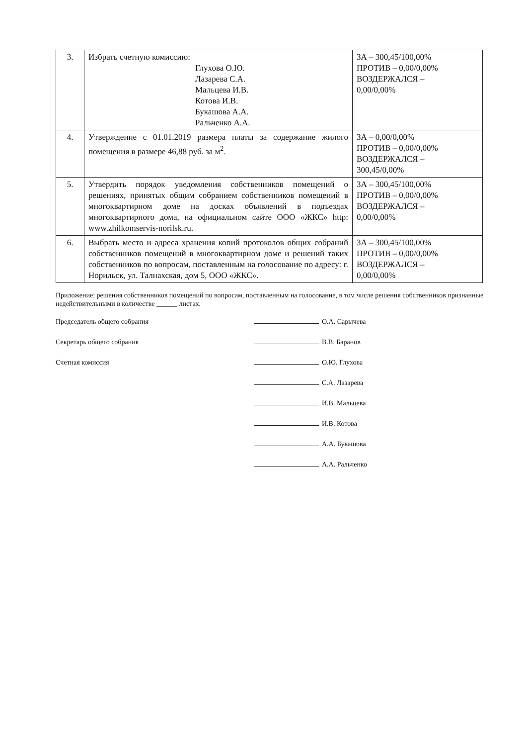| 3. | Избрать счетную комиссию: Глухова О.Ю. Лазарева С.А. Мальцева И.В. Котова И.В. Букашова А.А. Ральченко А.А. | ЗА – 300,45/100,00% ПРОТИВ – 0,00/0,00% ВОЗДЕРЖАЛСЯ – 0,00/0,00% |
| 4. | Утверждение с 01.01.2019 размера платы за содержание жилого помещения в размере 46,88 руб. за м<sup>2</sup>. | ЗА – 0,00/0,00% ПРОТИВ – 0,00/0,00% ВОЗДЕРЖАЛСЯ – 300,45/0,00% |
| 5. | Утвердить порядок уведомления собственников помещений о решениях, принятых общим собранием собственников помещений в многоквартирном доме на досках объявлений в подъездах многоквартирного дома, на официальном сайте ООО «ЖКС» http: www.zhilkomservis-norilsk.ru. | ЗА – 300,45/100,00% ПРОТИВ – 0,00/0,00% ВОЗДЕРЖАЛСЯ – 0,00/0,00% |
| 6. | Выбрать место и адреса хранения копий протоколов общих собраний собственников помещений в многоквартирном доме и решений таких собственников по вопросам, поставленным на голосование по адресу: г. Норильск, ул. Талнахская, дом 5, ООО «ЖКС». | ЗА – 300,45/100,00% ПРОТИВ – 0,00/0,00% ВОЗДЕРЖАЛСЯ – 0,00/0,00% |
Приложение: решения собственников помещений по вопросам, поставленным на голосование, в том числе решения собственников признанные недействительными в количестве ______ листах.
Председатель общего собрания
Секретарь общего собрания
Счетная комиссия
О.А. Сарычева
В.В. Баранов
О.Ю. Глухова
С.А. Лазарева
И.В. Мальцева
И.В. Котова
А.А. Букашова
А.А. Ральченко